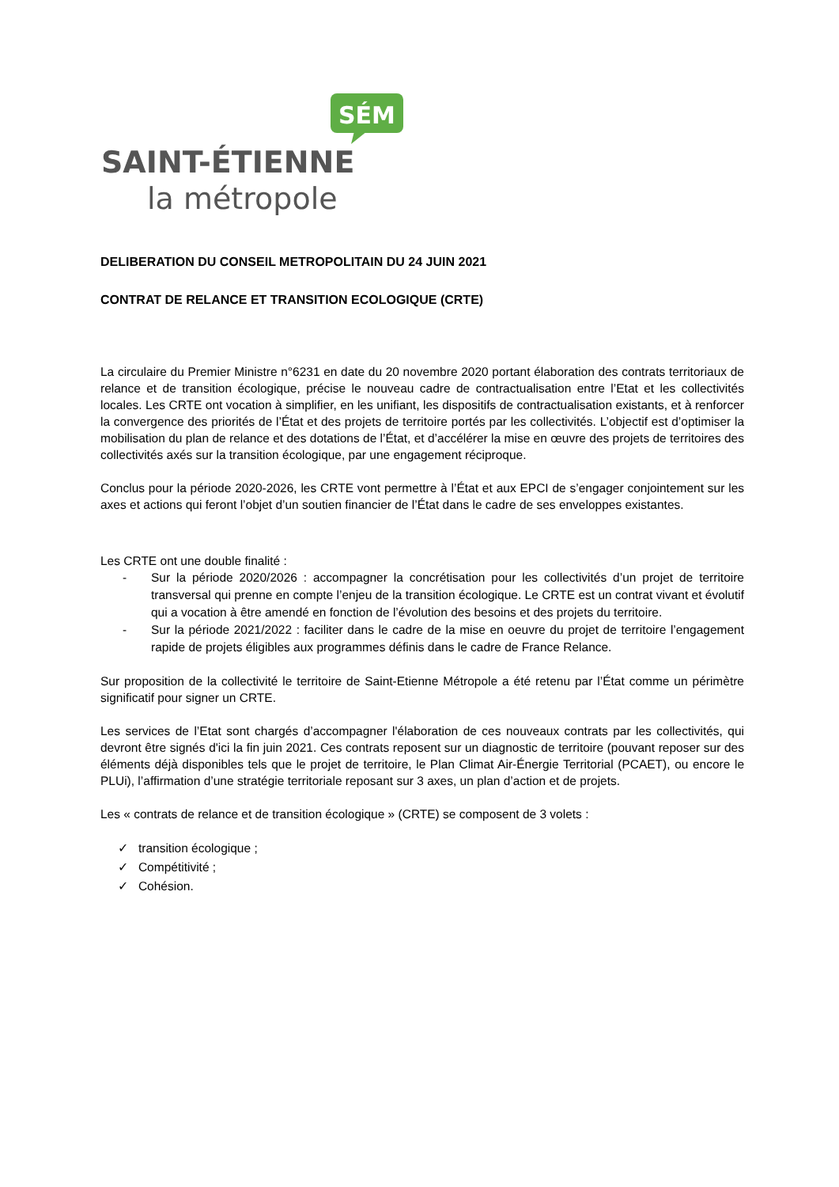SÉM
SAINT-ÉTIENNE
la métropole
DELIBERATION DU CONSEIL METROPOLITAIN DU 24 JUIN 2021
CONTRAT DE RELANCE ET TRANSITION ECOLOGIQUE (CRTE)
La circulaire du Premier Ministre n°6231 en date du 20 novembre 2020 portant élaboration des contrats territoriaux de relance et de transition écologique, précise le nouveau cadre de contractualisation entre l’Etat et les collectivités locales. Les CRTE ont vocation à simplifier, en les unifiant, les dispositifs de contractualisation existants, et à renforcer la convergence des priorités de l’État et des projets de territoire portés par les collectivités. L’objectif est d’optimiser la mobilisation du plan de relance et des dotations de l’État, et d’accélérer la mise en œuvre des projets de territoires des collectivités axés sur la transition écologique, par une engagement réciproque.
Conclus pour la période 2020-2026, les CRTE vont permettre à l’État et aux EPCI de s’engager conjointement sur les axes et actions qui feront l’objet d’un soutien financier de l’État dans le cadre de ses enveloppes existantes.
Les CRTE ont une double finalité :
- Sur la période 2020/2026 : accompagner la concrétisation pour les collectivités d’un projet de territoire transversal qui prenne en compte l’enjeu de la transition écologique. Le CRTE est un contrat vivant et évolutif qui a vocation à être amendé en fonction de l’évolution des besoins et des projets du territoire.
- Sur la période 2021/2022 : faciliter dans le cadre de la mise en oeuvre du projet de territoire l’engagement rapide de projets éligibles aux programmes définis dans le cadre de France Relance.
Sur proposition de la collectivité le territoire de Saint-Etienne Métropole a été retenu par l’État comme un périmètre significatif pour signer un CRTE.
Les services de l’Etat sont chargés d’accompagner l'élaboration de ces nouveaux contrats par les collectivités, qui devront être signés d'ici la fin juin 2021. Ces contrats reposent sur un diagnostic de territoire (pouvant reposer sur des éléments déjà disponibles tels que le projet de territoire, le Plan Climat Air-Énergie Territorial (PCAET), ou encore le PLUi), l’affirmation d’une stratégie territoriale reposant sur 3 axes, un plan d’action et de projets.
Les « contrats de relance et de transition écologique » (CRTE) se composent de 3 volets :
✓ transition écologique ;
✓ Compétitivité ;
✓ Cohésion.